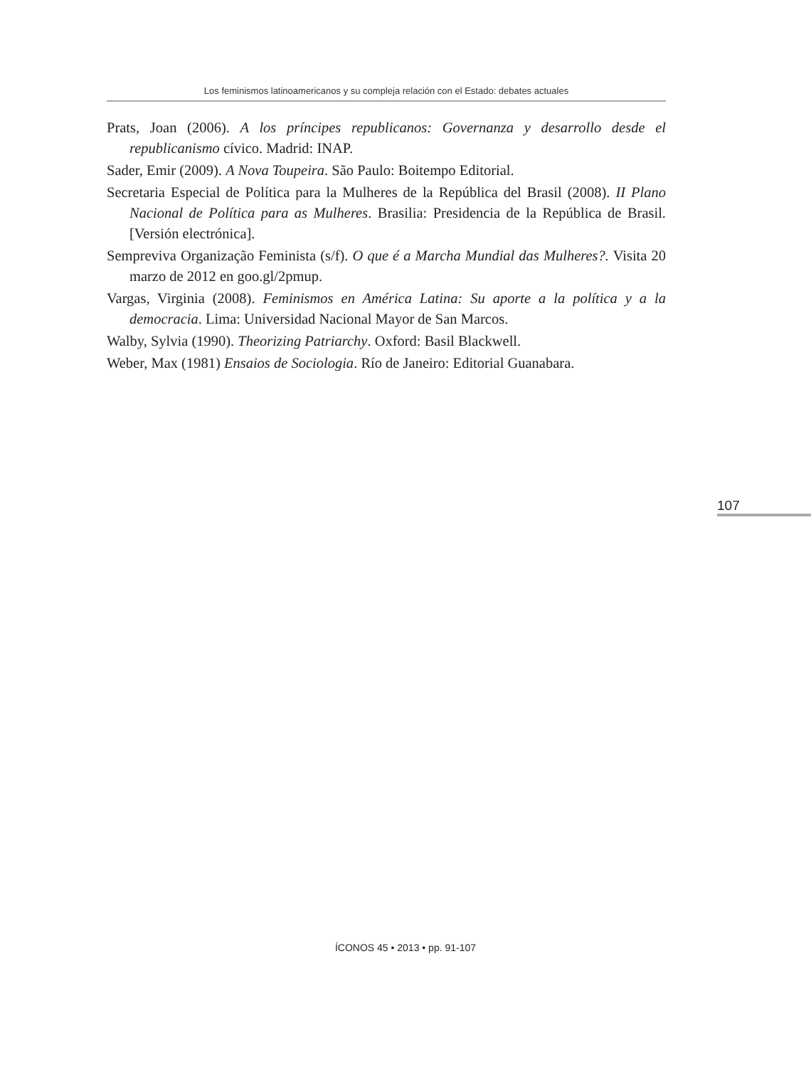Los feminismos latinoamericanos y su compleja relación con el Estado: debates actuales
Prats, Joan (2006). A los príncipes republicanos: Governanza y desarrollo desde el republicanismo cívico. Madrid: INAP.
Sader, Emir (2009). A Nova Toupeira. São Paulo: Boitempo Editorial.
Secretaria Especial de Política para la Mulheres de la República del Brasil (2008). II Plano Nacional de Política para as Mulheres. Brasilia: Presidencia de la República de Brasil. [Versión electrónica].
Sempreviva Organização Feminista (s/f). O que é a Marcha Mundial das Mulheres?. Visita 20 marzo de 2012 en goo.gl/2pmup.
Vargas, Virginia (2008). Feminismos en América Latina: Su aporte a la política y a la democracia. Lima: Universidad Nacional Mayor de San Marcos.
Walby, Sylvia (1990). Theorizing Patriarchy. Oxford: Basil Blackwell.
Weber, Max (1981) Ensaios de Sociologia. Río de Janeiro: Editorial Guanabara.
107
ÍCONOS 45 • 2013 • pp. 91-107